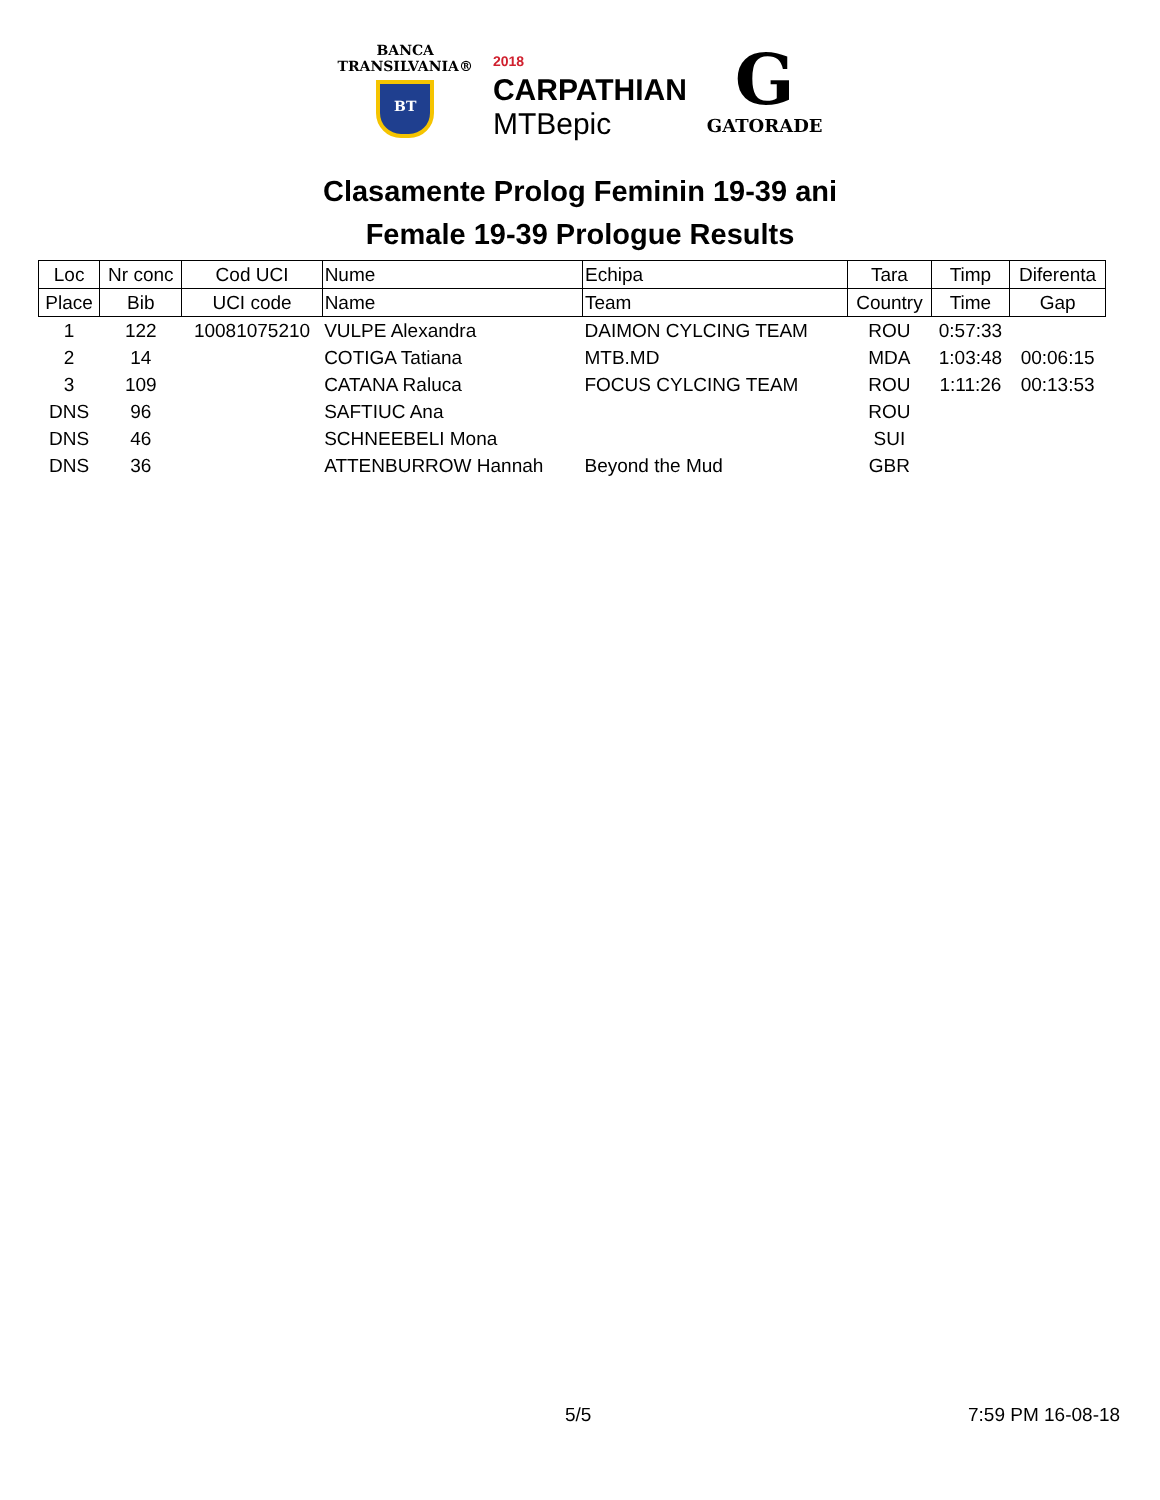BANCA
TRANSILVANIA®
BT
2018
CARPATHIAN
MTBepic
G
GATORADE
Clasamente Prolog Feminin 19-39 ani
Female 19-39 Prologue Results
| Loc | Nr conc | Cod UCI | Nume | Echipa | Tara | Timp | Diferenta |
| Place | Bib | UCI code | Name | Team | Country | Time | Gap |
| 1 | 122 | 10081075210 | VULPE Alexandra | DAIMON CYLCING TEAM | ROU | 0:57:33 | |
| 2 | 14 | | COTIGA Tatiana | MTB.MD | MDA | 1:03:48 | 00:06:15 |
| 3 | 109 | | CATANA Raluca | FOCUS CYLCING TEAM | ROU | 1:11:26 | 00:13:53 |
| DNS | 96 | | SAFTIUC Ana | | ROU | | |
| DNS | 46 | | SCHNEEBELI Mona | | SUI | | |
| DNS | 36 | | ATTENBURROW Hannah | Beyond the Mud | GBR | | |
5/5 7:59 PM 16-08-18